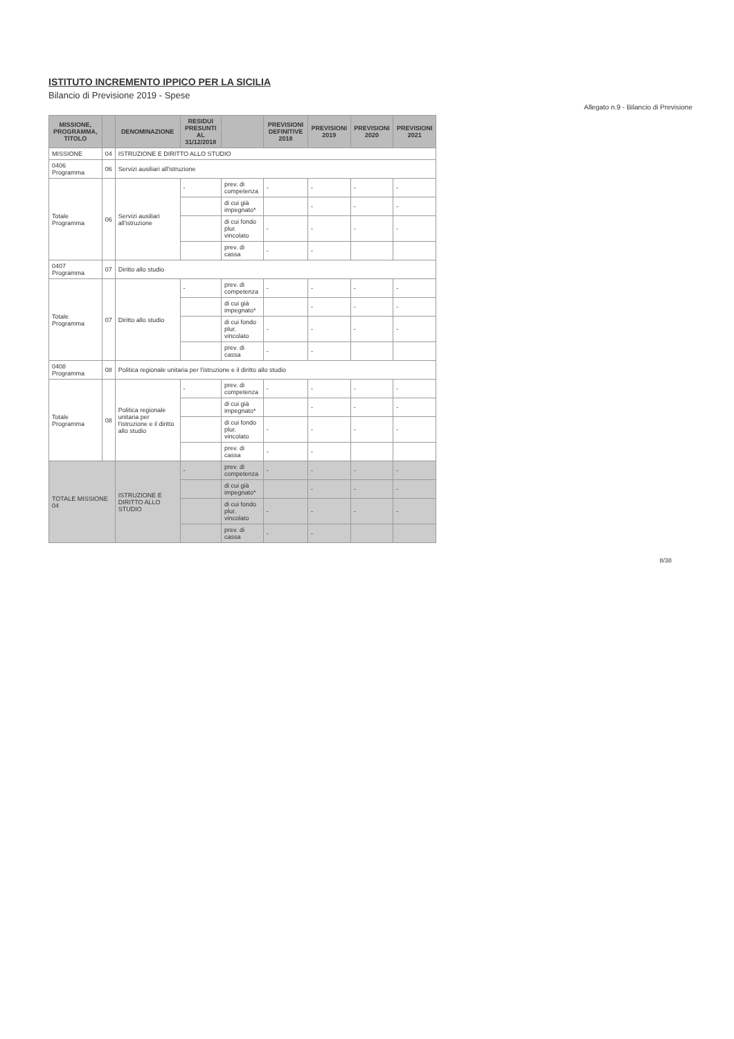ISTITUTO INCREMENTO IPPICO PER LA SICILIA
Bilancio di Previsione 2019 - Spese
Allegato n.9 - Bilancio di Previsione
| MISSIONE, PROGRAMMA, TITOLO | | DENOMINAZIONE | RESIDUI PRESUNTI AL 31/12/2018 | | PREVISIONI DEFINITIVE 2018 | PREVISIONI 2019 | PREVISIONI 2020 | PREVISIONI 2021 |
| --- | --- | --- | --- | --- | --- | --- | --- | --- |
| MISSIONE | 04 | ISTRUZIONE E DIRITTO ALLO STUDIO | | | | | | |
| 0406 Programma | 06 | Servizi ausiliari all'istruzione | | | | | | |
| Totale Programma | 06 | Servizi ausiliari all'istruzione | - | prev. di competenza | - | - | - | - |
| | | | | di cui già impegnato* | | - | - | - |
| | | | | di cui fondo plur. vincolato | - | - | - | - |
| | | | | prev. di cassa | - | - | | |
| 0407 Programma | 07 | Diritto allo studio | | | | | | |
| Totale Programma | 07 | Diritto allo studio | - | prev. di competenza | - | - | - | - |
| | | | | di cui già impegnato* | | - | - | - |
| | | | | di cui fondo plur. vincolato | - | - | - | - |
| | | | | prev. di cassa | - | - | | |
| 0408 Programma | 08 | Politica regionale unitaria per l'istruzione e il diritto allo studio | | | | | | |
| Totale Programma | 08 | Politica regionale unitaria per l'istruzione e il diritto allo studio | - | prev. di competenza | - | - | - | - |
| | | | | di cui già impegnato* | | - | - | - |
| | | | | di cui fondo plur. vincolato | - | - | - | - |
| | | | | prev. di cassa | - | - | | |
| TOTALE MISSIONE 04 | | ISTRUZIONE E DIRITTO ALLO STUDIO | - | prev. di competenza | - | - | - | - |
| | | | | di cui già impegnato* | | - | - | - |
| | | | | di cui fondo plur. vincolato | - | - | - | - |
| | | | | prev. di cassa | - | - | | |
8/38